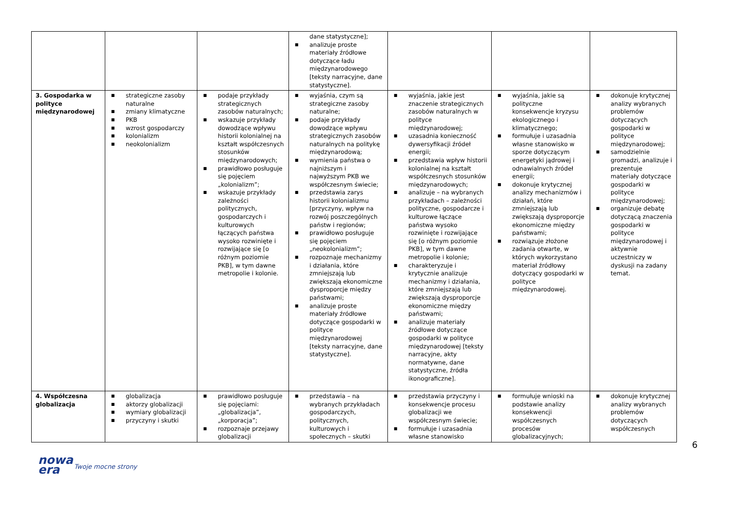| | | | dane statystyczne]; ■ analizuje proste materiały źródłowe dotyczące ładu międzynarodowego [teksty narracyjne, dane statystyczne]. | | | |
| 3. Gospodarka w polityce międzynarodowej | ■ strategiczne zasoby naturalne ■ zmiany klimatyczne ■ PKB ■ wzrost gospodarczy ■ kolonializm ■ neokolonializm | ■ podaje przykłady strategicznych zasobów naturalnych; ■ wskazuje przykłady dowodzące wpływu historii kolonialnej na kształt współczesnych stosunków międzynarodowych; ■ prawidłowo posługuje się pojęciem „kolonializm”; ■ wskazuje przykłady zależności politycznych, gospodarczych i kulturowych łączących państwa wysoko rozwinięte i rozwijające się [o różnym poziomie PKB], w tym dawne metropolie i kolonie. | ■ wyjaśnia, czym są strategiczne zasoby naturalne; ■ podaje przykłady dowodzące wpływu strategicznych zasobów naturalnych na politykę międzynarodową; ■ wymienia państwa o najniższym i najwyższym PKB we współczesnym świecie; ■ przedstawia zarys historii kolonializmu [przyczyny, wpływ na rozwój poszczególnych państw i regionów; ■ prawidłowo posługuje się pojęciem „neokolonializm”; ■ rozpoznaje mechanizmy i działania, które zmniejszają lub zwiększają ekonomiczne dysproporcje między państwami; ■ analizuje proste materiały źródłowe dotyczące gospodarki w polityce międzynarodowej [teksty narracyjne, dane statystyczne]. | ■ wyjaśnia, jakie jest znaczenie strategicznych zasobów naturalnych w polityce międzynarodowej; ■ uzasadnia konieczność dywersyfikacji źródeł energii; ■ przedstawia wpływ historii kolonialnej na kształt współczesnych stosunków międzynarodowych; ■ analizuje – na wybranych przykładach – zależności polityczne, gospodarcze i kulturowe łączące państwa wysoko rozwinięte i rozwijające się [o różnym poziomie PKB], w tym dawne metropolie i kolonie; ■ charakteryzuje i krytycznie analizuje mechanizmy i działania, które zmniejszają lub zwiększają dysproporcje ekonomiczne między państwami; ■ analizuje materiały źródłowe dotyczące gospodarki w polityce międzynarodowej [teksty narracyjne, akty normatywne, dane statystyczne, źródła ikonograficzne]. | ■ wyjaśnia, jakie są polityczne konsekwencje kryzysu ekologicznego i klimatycznego; ■ formułuje i uzasadnia własne stanowisko w sporze dotyczącym energetyki jądrowej i odnawialnych źródeł energii; ■ dokonuje krytycznej analizy mechanizmów i działań, które zmniejszają lub zwiększają dysproporcje ekonomiczne między państwami; ■ rozwiązuje złożone zadania otwarte, w których wykorzystano materiał źródłowy dotyczący gospodarki w polityce międzynarodowej. | ■ dokonuje krytycznej analizy wybranych problemów dotyczących gospodarki w polityce międzynarodowej; ■ samodzielnie gromadzi, analizuje i prezentuje materiały dotyczące gospodarki w polityce międzynarodowej; ■ organizuje debatę dotyczącą znaczenia gospodarki w polityce międzynarodowej i aktywnie uczestniczy w dyskusji na zadany temat. |
| 4. Współczesna globalizacja | ■ globalizacja ■ aktorzy globalizacji ■ wymiary globalizacji ■ przyczyny i skutki | ■ prawidłowo posługuje się pojęciami: „globalizacja”, „korporacja”; ■ rozpoznaje przejawy globalizacji | ■ przedstawia – na wybranych przykładach gospodarczych, politycznych, kulturowych i społecznych – skutki | ■ przedstawia przyczyny i konsekwencje procesu globalizacji we współczesnym świecie; ■ formułuje i uzasadnia własne stanowisko | ■ formułuje wnioski na podstawie analizy konsekwencji współczesnych procesów globalizacyjnych; | ■ dokonuje krytycznej analizy wybranych problemów dotyczących współczesnych |
6
nowa
era
Twoje mocne strony